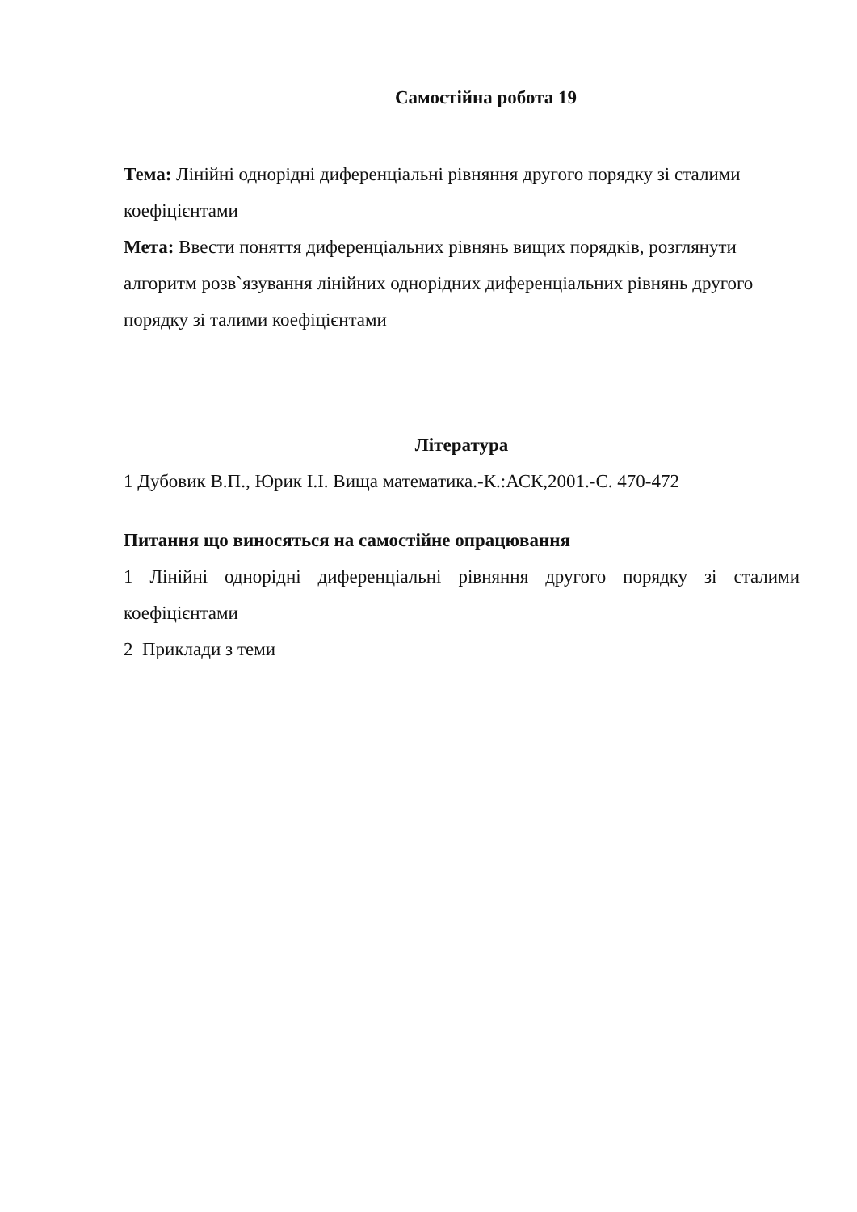Самостійна робота 19
Тема: Лінійні однорідні диференціальні рівняння другого порядку зі сталими коефіцієнтами
Мета: Ввести поняття диференціальних рівнянь вищих порядків, розглянути алгоритм розв`язування лінійних однорідних диференціальних рівнянь другого порядку зі талими коефіцієнтами
Література
1 Дубовик В.П., Юрик І.І. Вища математика.-К.:АСК,2001.-С. 470-472
Питання що виносяться на самостійне опрацювання
1 Лінійні однорідні диференціальні рівняння другого порядку зі сталими коефіцієнтами
2 Приклади з теми